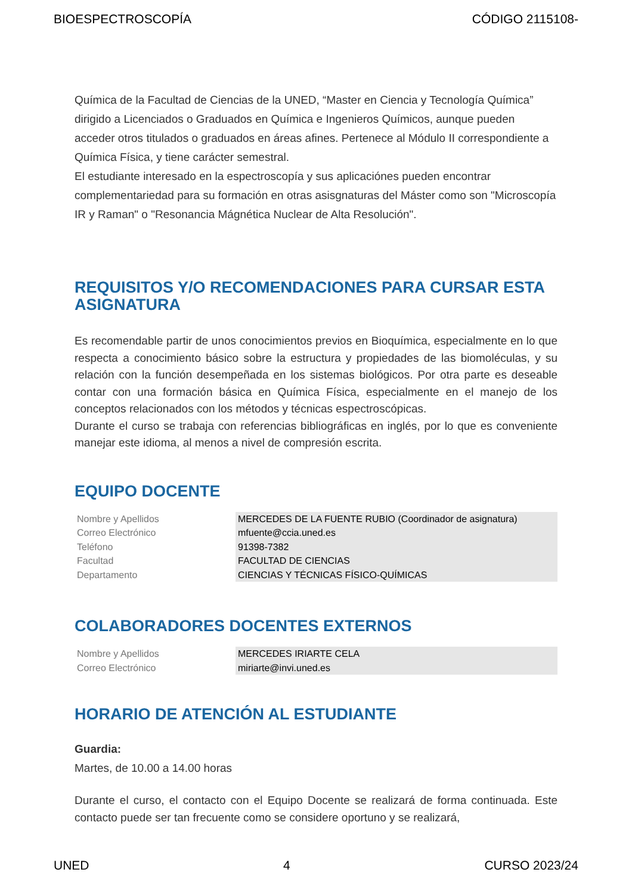BIOESPECTROSCOPÍA CÓDIGO 2115108-
Química de la Facultad de Ciencias de la UNED, “Master en Ciencia y Tecnología Química” dirigido a Licenciados o Graduados en Química e Ingenieros Químicos, aunque pueden acceder otros titulados o graduados en áreas afines. Pertenece al Módulo II correspondiente a Química Física, y tiene carácter semestral.
El estudiante interesado en la espectroscopía y sus aplicaciónes pueden encontrar complementariedad para su formación en otras asisgnaturas del Máster como son "Microscopía IR y Raman" o "Resonancia Mágnética Nuclear de Alta Resolución".
REQUISITOS Y/O RECOMENDACIONES PARA CURSAR ESTA ASIGNATURA
Es recomendable partir de unos conocimientos previos en Bioquímica, especialmente en lo que respecta a conocimiento básico sobre la estructura y propiedades de las biomoléculas, y su relación con la función desempeñada en los sistemas biológicos. Por otra parte es deseable contar con una formación básica en Química Física, especialmente en el manejo de los conceptos relacionados con los métodos y técnicas espectroscópicas.
Durante el curso se trabaja con referencias bibliográficas en inglés, por lo que es conveniente manejar este idioma, al menos a nivel de compresión escrita.
EQUIPO DOCENTE
| Nombre y Apellidos | MERCEDES DE LA FUENTE RUBIO (Coordinador de asignatura) |
| Correo Electrónico | mfuente@ccia.uned.es |
| Teléfono | 91398-7382 |
| Facultad | FACULTAD DE CIENCIAS |
| Departamento | CIENCIAS Y TÉCNICAS FÍSICO-QUÍMICAS |
COLABORADORES DOCENTES EXTERNOS
| Nombre y Apellidos | MERCEDES IRIARTE CELA |
| Correo Electrónico | miriarte@invi.uned.es |
HORARIO DE ATENCIÓN AL ESTUDIANTE
Guardia:
Martes, de 10.00 a 14.00 horas
Durante el curso, el contacto con el Equipo Docente se realizará de forma continuada. Este contacto puede ser tan frecuente como se considere oportuno y se realizará,
UNED 4 CURSO 2023/24